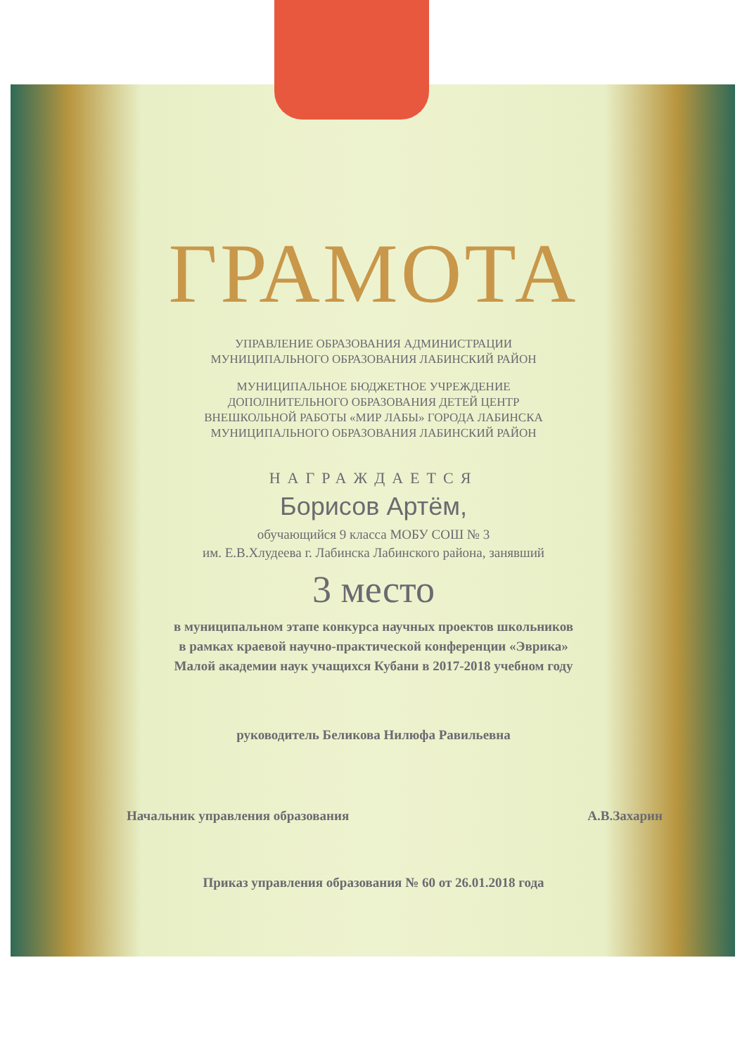ГРАМОТА
УПРАВЛЕНИЕ ОБРАЗОВАНИЯ АДМИНИСТРАЦИИ
МУНИЦИПАЛЬНОГО ОБРАЗОВАНИЯ ЛАБИНСКИЙ РАЙОН
МУНИЦИПАЛЬНОЕ БЮДЖЕТНОЕ УЧРЕЖДЕНИЕ
ДОПОЛНИТЕЛЬНОГО ОБРАЗОВАНИЯ ДЕТЕЙ ЦЕНТР
ВНЕШКОЛЬНОЙ РАБОТЫ «МИР ЛАБЫ» ГОРОДА ЛАБИНСКА
МУНИЦИПАЛЬНОГО ОБРАЗОВАНИЯ ЛАБИНСКИЙ РАЙОН
НАГРАЖДАЕТСЯ
Борисов Артём,
обучающийся 9 класса МОБУ СОШ № 3
им. Е.В.Хлудеева г. Лабинска Лабинского района, занявший
3 место
в муниципальном этапе конкурса научных проектов школьников
в рамках краевой научно-практической конференции «Эврика»
Малой академии наук учащихся Кубани в 2017-2018 учебном году
руководитель Беликова Нилюфа Равильевна
Начальник управления образования А.В.Захарин
Приказ управления образования № 60 от 26.01.2018 года